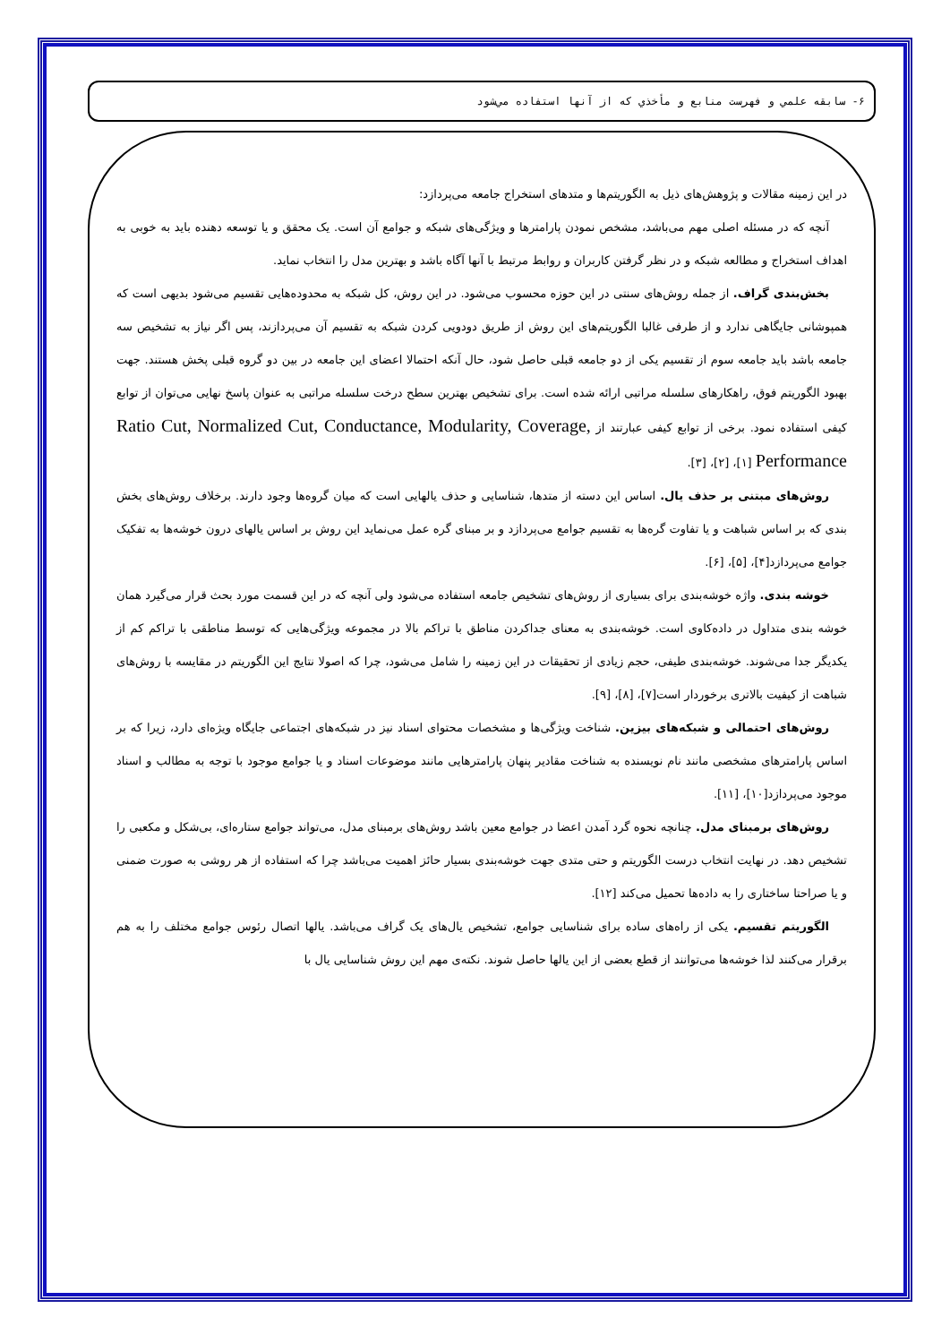۶- سابقه علمي و فهرست منابع و مأخذي كه از آنها استفاده مي‌شود
در این زمینه مقالات و پژوهش‌های ذیل به الگوریتم‌ها و متدهای استخراج جامعه می‌پردازد:
آنچه که در مسئله اصلی مهم می‌باشد، مشخص نمودن پارامترها و ویژگی‌های شبکه و جوامع آن است. یک محقق و یا توسعه دهنده باید به خوبی به اهداف استخراج و مطالعه شبکه و در نظر گرفتن کاربران و روابط مرتبط با آنها آگاه باشد و بهترین مدل را انتخاب نماید.
بخش‌بندی گراف. از جمله روش‌های سنتی در این حوزه محسوب می‌شود. در این روش، کل شبکه به محدوده‌هایی تقسیم می‌شود بدیهی است که همپوشانی جایگاهی ندارد و از طرفی غالبا الگوریتم‌های این روش از طریق دودویی کردن شبکه به تقسیم آن می‌پردازند، پس اگر نیاز به تشخیص سه جامعه باشد باید جامعه سوم از تقسیم یکی از دو جامعه قبلی حاصل شود، حال آنکه احتمالا اعضای این جامعه در بین دو گروه قبلی پخش هستند. جهت بهبود الگوریتم فوق، راهکارهای سلسله مراتبی ارائه شده است. برای تشخیص بهترین سطح درخت سلسله مراتبی به عنوان پاسخ نهایی می‌توان از توابع کیفی استفاده نمود. برخی از توابع کیفی عبارتند از Ratio Cut, Normalized Cut, Conductance, Modularity, Coverage, Performance [۱]، [۲]، [۳].
روش‌های مبتنی بر حذف یال. اساس این دسته از متدها، شناسایی و حذف یالهایی است که میان گروه‌ها وجود دارند. برخلاف روش‌های بخش بندی که بر اساس شباهت و یا تفاوت گره‌ها به تقسیم جوامع می‌پردازد و بر مبنای گره عمل می‌نماید این روش بر اساس یالهای درون خوشه‌ها به تفکیک جوامع می‌پردازد[۴]، [۵]، [۶].
خوشه بندی. واژه خوشه‌بندی برای بسیاری از روش‌های تشخیص جامعه استفاده می‌شود ولی آنچه که در این قسمت مورد بحث قرار می‌گیرد همان خوشه بندی متداول در داده‌کاوی است. خوشه‌بندی به معنای جداکردن مناطق با تراکم بالا در مجموعه ویژگی‌هایی که توسط مناطقی با تراکم کم از یکدیگر جدا می‌شوند. خوشه‌بندی طیفی، حجم زیادی از تحقیقات در این زمینه را شامل می‌شود، چرا که اصولا نتایج این الگوریتم در مقایسه با روش‌های شباهت از کیفیت بالاتری برخوردار است[۷]، [۸]، [۹].
روش‌های احتمالی و شبکه‌های بیزین. شناخت ویژگی‌ها و مشخصات محتوای اسناد نیز در شبکه‌های اجتماعی جایگاه ویژه‌ای دارد، زیرا که بر اساس پارامترهای مشخصی مانند نام نویسنده به شناخت مقادیر پنهان پارامترهایی مانند موضوعات اسناد و یا جوامع موجود با توجه به مطالب و اسناد موجود می‌پردازد[۱۰]، [۱۱].
روش‌های برمبنای مدل. چنانچه نحوه گرد آمدن اعضا در جوامع معین باشد روش‌های برمبنای مدل، می‌تواند جوامع ستاره‌ای، بی‌شکل و مکعبی را تشخیص دهد. در نهایت انتخاب درست الگوریتم و حتی متدی جهت خوشه‌بندی بسیار حائز اهمیت می‌باشد چرا که استفاده از هر روشی به صورت ضمنی و یا صراحتا ساختاری را به داده‌ها تحمیل می‌کند [۱۲].
الگوریتم تقسیم. یکی از راه‌های ساده برای شناسایی جوامع، تشخیص یال‌های یک گراف می‌باشد. یالها اتصال رئوس جوامع مختلف را به هم برقرار می‌کنند لذا خوشه‌ها می‌توانند از قطع بعضی از این یالها حاصل شوند. نکته‌ی مهم این روش شناسایی یال با